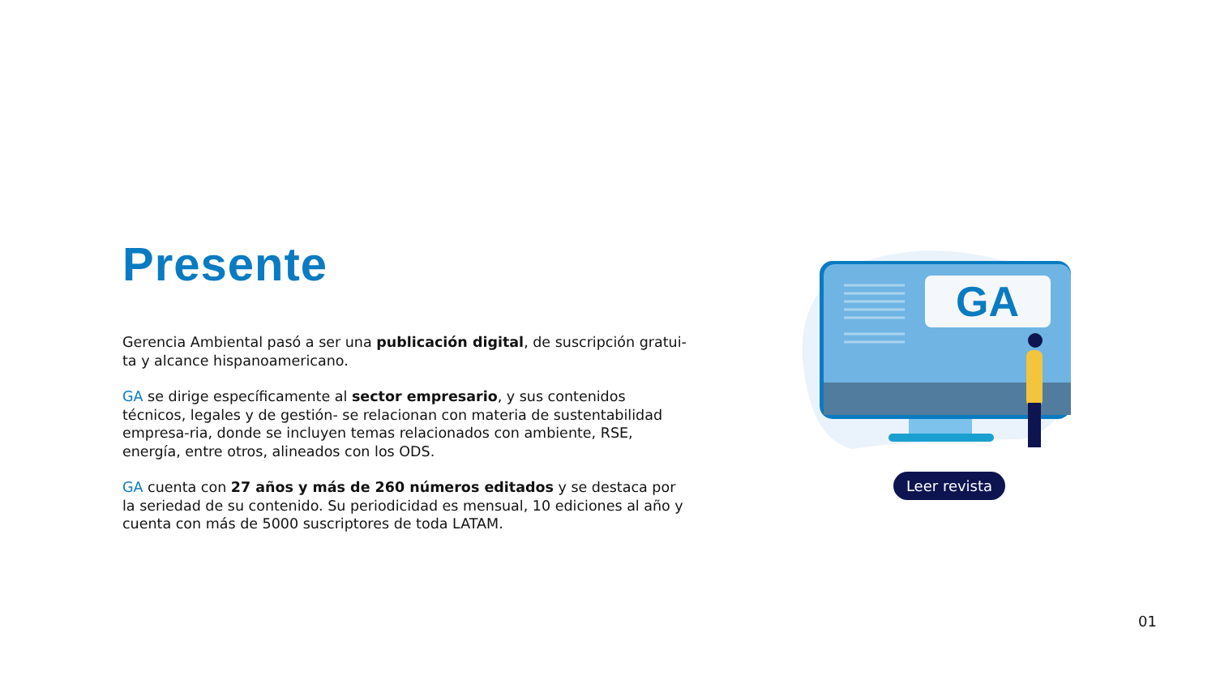Presente
Gerencia Ambiental pasó a ser una publicación digital, de suscripción gratui-ta y alcance hispanoamericano.
GA se dirige específicamente al sector empresario, y sus contenidos técnicos, legales y de gestión- se relacionan con materia de sustentabilidad empresa-ria, donde se incluyen temas relacionados con ambiente, RSE, energía, entre otros, alineados con los ODS.
GA cuenta con 27 años y más de 260 números editados y se destaca por la seriedad de su contenido. Su periodicidad es mensual, 10 ediciones al año y cuenta con más de 5000 suscriptores de toda LATAM.
GA
Leer revista
01